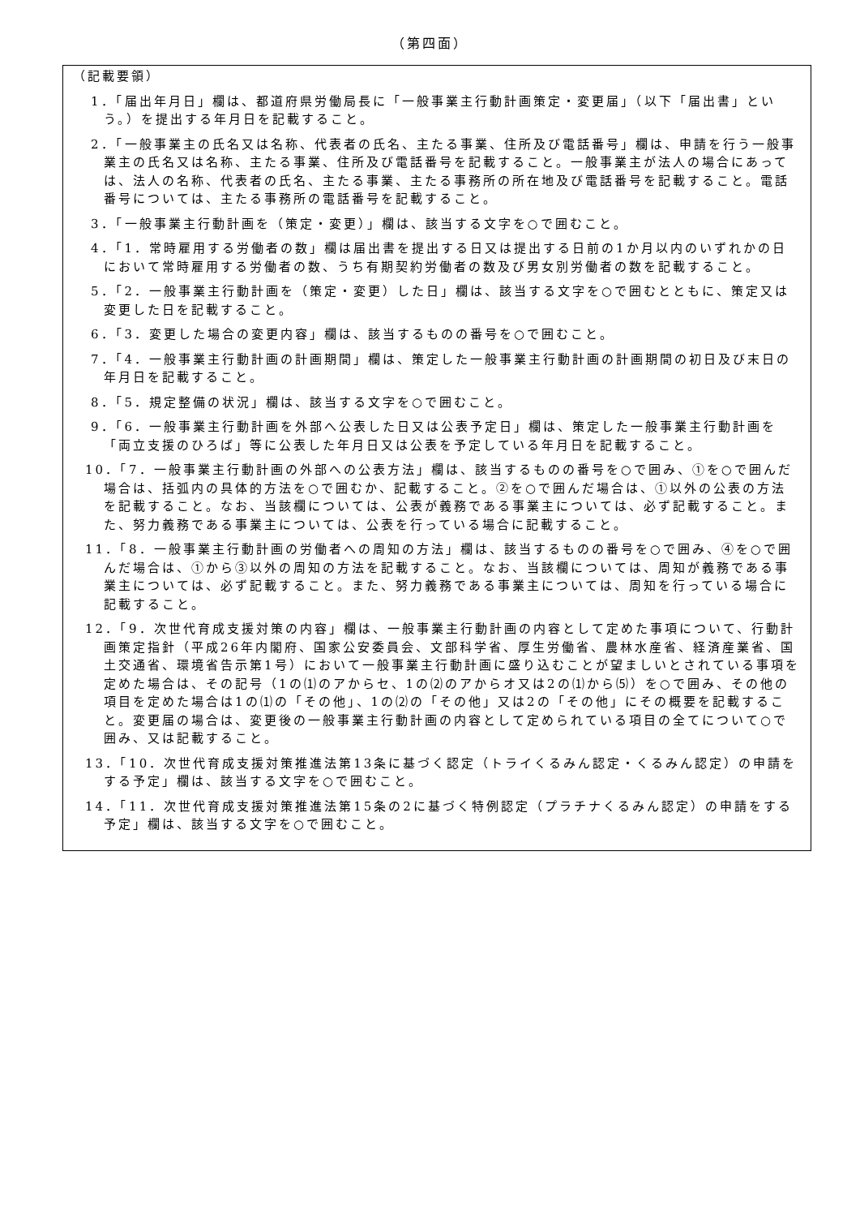（第四面）
（記載要領）
1．「届出年月日」欄は、都道府県労働局長に「一般事業主行動計画策定・変更届」（以下「届出書」という。）を提出する年月日を記載すること。
2．「一般事業主の氏名又は名称、代表者の氏名、主たる事業、住所及び電話番号」欄は、申請を行う一般事業主の氏名又は名称、主たる事業、住所及び電話番号を記載すること。一般事業主が法人の場合にあっては、法人の名称、代表者の氏名、主たる事業、主たる事務所の所在地及び電話番号を記載すること。電話番号については、主たる事務所の電話番号を記載すること。
3．「一般事業主行動計画を（策定・変更）」欄は、該当する文字を○で囲むこと。
4．「1．常時雇用する労働者の数」欄は届出書を提出する日又は提出する日前の1か月以内のいずれかの日において常時雇用する労働者の数、うち有期契約労働者の数及び男女別労働者の数を記載すること。
5．「2．一般事業主行動計画を（策定・変更）した日」欄は、該当する文字を○で囲むとともに、策定又は変更した日を記載すること。
6．「3．変更した場合の変更内容」欄は、該当するものの番号を○で囲むこと。
7．「4．一般事業主行動計画の計画期間」欄は、策定した一般事業主行動計画の計画期間の初日及び末日の年月日を記載すること。
8．「5．規定整備の状況」欄は、該当する文字を○で囲むこと。
9．「6．一般事業主行動計画を外部へ公表した日又は公表予定日」欄は、策定した一般事業主行動計画を「両立支援のひろば」等に公表した年月日又は公表を予定している年月日を記載すること。
10．「7．一般事業主行動計画の外部への公表方法」欄は、該当するものの番号を○で囲み、①を○で囲んだ場合は、括弧内の具体的方法を○で囲むか、記載すること。②を○で囲んだ場合は、①以外の公表の方法を記載すること。なお、当該欄については、公表が義務である事業主については、必ず記載すること。また、努力義務である事業主については、公表を行っている場合に記載すること。
11．「8．一般事業主行動計画の労働者への周知の方法」欄は、該当するものの番号を○で囲み、④を○で囲んだ場合は、①から③以外の周知の方法を記載すること。なお、当該欄については、周知が義務である事業主については、必ず記載すること。また、努力義務である事業主については、周知を行っている場合に記載すること。
12．「9．次世代育成支援対策の内容」欄は、一般事業主行動計画の内容として定めた事項について、行動計画策定指針（平成26年内閣府、国家公安委員会、文部科学省、厚生労働省、農林水産省、経済産業省、国土交通省、環境省告示第1号）において一般事業主行動計画に盛り込むことが望ましいとされている事項を定めた場合は、その記号（1の⑴のアからセ、1の⑵のアからオ又は2の⑴から⑸）を○で囲み、その他の項目を定めた場合は1の⑴の「その他」、1の⑵の「その他」又は2の「その他」にその概要を記載すること。変更届の場合は、変更後の一般事業主行動計画の内容として定められている項目の全てについて○で囲み、又は記載すること。
13．「10．次世代育成支援対策推進法第13条に基づく認定（トライくるみん認定・くるみん認定）の申請をする予定」欄は、該当する文字を○で囲むこと。
14．「11．次世代育成支援対策推進法第15条の2に基づく特例認定（プラチナくるみん認定）の申請をする予定」欄は、該当する文字を○で囲むこと。